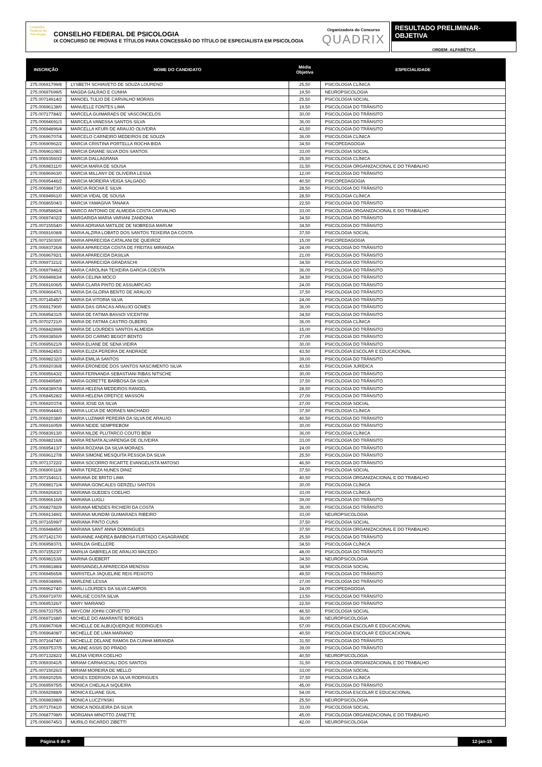Conselho Federal de Psicologia
CONSELHO FEDERAL DE PSICOLOGIA
IX CONCURSO DE PROVAS E TÍTULOS PARA CONCESSÃO DO TÍTULO DE ESPECIALISTA EM PSICOLOGIA
Organizadora do Concurso
QUADRIX
RESULTADO PRELIMINAR-OBJETIVA
ORDEM: ALFABÉTICA
| INSCRIÇÃO | NOME DO CANDIDATO | Média Objetiva | ESPECIALIDADE |
| --- | --- | --- | --- |
| 275.00691799/8 | LYSBETH SCHIAVETO DE SOUZA LOURENO | 25,50 | PSICOLOGIA CLÍNICA |
| 275.00697699/5 | MAGDA GALRAO E CUNHA | 19,50 | NEUROPSICOLOGIA |
| 275.00714914/2 | MANOEL TULIO DE CARVALHO MORAIS | 25,50 | PSICOLOGIA SOCIAL |
| 275.00696138/0 | MANUELLE FONTES LIMA | 19,50 | PSICOLOGIA DO TRÂNSITO |
| 275.00717784/2 | MARCELA GUIMARAES DE VASCONCELOS | 30,00 | PSICOLOGIA DO TRÂNSITO |
| 275.00694691/3 | MARCELA VANESSA SANTOS SILVA | 36,00 | PSICOLOGIA DO TRÂNSITO |
| 275.00694896/4 | MARCELLA KFURI DE ARAUJO OLIVEIRA | 43,50 | PSICOLOGIA DO TRÂNSITO |
| 275.00696707/4 | MARCELO CARNEIRO MEDEIROS DE SOUZA | 36,00 | PSICOLOGIA CLÍNICA |
| 275.00690962/2 | MARCIA CRISTINA PORTELLA ROCHA BIDA | 34,50 | PSICOPEDAGOGIA |
| 275.00696108/3 | MARCIA DAIANE SILVA DOS SANTOS | 33,00 | PSICOLOGIA SOCIAL |
| 275.00693560/2 | MARCIA DALLAGRANA | 25,50 | PSICOLOGIA CLÍNICA |
| 275.00698311/0 | MARCIA MARIA DE SOUSA | 31,50 | PSICOLOGIA ORGANIZACIONAL E DO TRABALHO |
| 275.00696963/0 | MARCIA MILLANY DE OLIVEIRA LESSA | 12,00 | PSICOLOGIA DO TRÂNSITO |
| 275.00695446/2 | MARCIA MOREIRA VEIGA SALGADO | 40,50 | PSICOPEDAGOGIA |
| 275.00698473/0 | MARCIA ROCHA E SILVA | 28,50 | PSICOLOGIA DO TRÂNSITO |
| 275.00694961/0 | MARCIA VIDAL DE SOUSA | 28,50 | PSICOLOGIA CLÍNICA |
| 275.00686504/3 | MARCIA YAMAGIVA TANAKA | 22,50 | PSICOLOGIA DO TRÂNSITO |
| 275.00685882/4 | MARCO ANTONIO DE ALMEIDA COSTA CARVALHO | 33,00 | PSICOLOGIA ORGANIZACIONAL E DO TRABALHO |
| 275.00697402/2 | MARGARIDA MARIA VARIANI ZANDONA | 34,50 | PSICOLOGIA DO TRÂNSITO |
| 275.00715554/0 | MARIA ADRIANA MATILDE DE NOBREGA MARUM | 34,50 | PSICOLOGIA DO TRÂNSITO |
| 275.00691608/8 | MARIA ALZIRA LOBATO DOS SANTOS TEIXEIRA DA COSTA | 37,50 | PSICOLOGIA SOCIAL |
| 275.00715030/0 | MARIA APARECIDA CATALANI DE QUEIROZ | 15,00 | PSICOPEDAGOGIA |
| 275.00693726/8 | MARIA APARECIDA COSTA DE FREITAS MIRANDA | 24,00 | PSICOLOGIA DO TRÂNSITO |
| 275.00696792/1 | MARIA APARECIDA DASILVA | 21,00 | PSICOLOGIA DO TRÂNSITO |
| 275.00697321/2 | MARIA APARECIDA GRADASCHI | 34,50 | PSICOLOGIA DO TRÂNSITO |
| 275.00697946/2 | MARIA CAROLINA TEIXEIRA GARCIA COESTA | 36,00 | PSICOLOGIA DO TRÂNSITO |
| 275.00694983/4 | MARIA CELINA MOCO | 34,50 | PSICOLOGIA DO TRÂNSITO |
| 275.00691606/5 | MARIA CLARA PINTO DE ASSUMPCAO | 24,00 | PSICOLOGIA DO TRÂNSITO |
| 275.00696647/1 | MARIA DA GLORIA BENTO DE ARAUJO | 37,50 | PSICOLOGIA DO TRÂNSITO |
| 275.00714545/7 | MARIA DA VITORIA SILVA | 24,00 | PSICOLOGIA DO TRÂNSITO |
| 275.00691790/0 | MARIA DAS GRACAS ARAUJO GOMES | 36,00 | PSICOLOGIA DO TRÂNSITO |
| 275.00695431/5 | MARIA DE FATIMA BASSOI VICENTINI | 34,50 | PSICOLOGIA DO TRÂNSITO |
| 275.00702721/0 | MARIA DE FATIMA CASTRO OLBERG | 36,00 | PSICOLOGIA CLÍNICA |
| 275.00684289/8 | MARIA DE LOURDES SANTOS ALMEIDA | 15,00 | PSICOLOGIA DO TRÂNSITO |
| 275.00693856/9 | MARIA DO CARMO BEGOT BENTO | 27,00 | PSICOLOGIA DO TRÂNSITO |
| 275.00695621/9 | MARIA ELIANE DE SENA VIEIRA | 30,00 | PSICOLOGIA DO TRÂNSITO |
| 275.00694245/3 | MARIA ELIZA PEREIRA DE ANDRADE | 43,50 | PSICOLOGIA ESCOLAR E EDUCACIONAL |
| 275.00698232/3 | MARIA EMILIA SANTOS | 39,00 | PSICOLOGIA DO TRÂNSITO |
| 275.00692036/8 | MARIA ERONEIDE DOS SANTOS NASCIMENTO SILVA | 43,50 | PSICOLOGIA JURÍDICA |
| 275.00695643/2 | MARIA FERNANDA SEBASTIANI RIBAS NITSCHE | 30,00 | PSICOLOGIA DO TRÂNSITO |
| 275.00694958/0 | MARIA GORETTE BARBOSA DA SILVA | 37,50 | PSICOLOGIA DO TRÂNSITO |
| 275.00683897/4 | MARIA HELENA MEDEIROS RANGEL | 28,50 | PSICOLOGIA DO TRÂNSITO |
| 275.00684528/2 | MARIA HELENA OREFICE MASSON | 27,00 | PSICOLOGIA DO TRÂNSITO |
| 275.00692037/4 | MARIA JOSE DA SILVA | 27,00 | PSICOLOGIA SOCIAL |
| 275.00696444/3 | MARIA LUCIA DE MORAES MACHADO | 37,50 | PSICOLOGIA CLÍNICA |
| 275.00692038/0 | MARIA LUZIMAR PEREIRA DA SILVA DE ARAUJO | 40,50 | PSICOLOGIA DO TRÂNSITO |
| 275.00691605/9 | MARIA NEIDE SEMPREBOM | 30,00 | PSICOLOGIA DO TRÂNSITO |
| 275.00683913/0 | MARIA NILDE PLUTARCO COUTO BEM | 36,00 | PSICOLOGIA CLÍNICA |
| 275.00698216/8 | MARIA RENATA ALVARENGA DE OLIVEIRA | 33,00 | PSICOLOGIA DO TRÂNSITO |
| 275.00695413/7 | MARIA ROZANA DA SILVA MORAES | 24,00 | PSICOLOGIA DO TRÂNSITO |
| 275.00696127/8 | MARIA SIMONE MESQUITA PESSOA DA SILVA | 25,50 | PSICOLOGIA DO TRÂNSITO |
| 275.00713722/2 | MARIA SOCORRO RICARTE EVANGELISTA MATOSO | 46,50 | PSICOLOGIA DO TRÂNSITO |
| 275.00690011/8 | MARIA TEREZA NUNES DINIZ | 37,50 | PSICOLOGIA SOCIAL |
| 275.00715461/1 | MARIANA DE BRITO LIMA | 40,50 | PSICOLOGIA ORGANIZACIONAL E DO TRABALHO |
| 275.00698171/4 | MARIANA GONCALES GERZELI SANTOS | 30,00 | PSICOLOGIA CLÍNICA |
| 275.00692683/3 | MARIANA GUEDES COELHO | 33,00 | PSICOLOGIA CLÍNICA |
| 275.00696616/9 | MARIANA LUGLI | 39,00 | PSICOLOGIA DO TRÂNSITO |
| 275.00682782/9 | MARIANA MENDES RICHIERI DA COSTA | 36,00 | PSICOLOGIA DO TRÂNSITO |
| 275.00691349/2 | MARIANA MUNDIM GUIMARAES RIBEIRO | 33,00 | NEUROPSICOLOGIA |
| 275.00716599/7 | MARIANA PINTO CUNS | 37,50 | PSICOLOGIA SOCIAL |
| 275.00694845/0 | MARIANA SANT ANNA DOMINGUES | 37,50 | PSICOLOGIA ORGANIZACIONAL E DO TRABALHO |
| 275.00714217/0 | MARIANNE ANDREA BARBOSA FURTADO CASAGRANDE | 25,50 | PSICOLOGIA DO TRÂNSITO |
| 275.00695837/1 | MARILDA GHELLERE | 34,50 | PSICOLOGIA CLÍNICA |
| 275.00715523/7 | MARILIA GABRIELA DE ARAUJO MACEDO | 48,00 | PSICOLOGIA DO TRÂNSITO |
| 275.00698153/6 | MARINA GUEBERT | 34,50 | NEUROPSICOLOGIA |
| 275.00698188/4 | MARISANGELA APARECIDA MENOSSI | 34,50 | PSICOLOGIA SOCIAL |
| 275.00694565/8 | MARISTELA JAQUELINE REIS PEIXOTO | 49,50 | PSICOLOGIA DO TRÂNSITO |
| 275.00693489/6 | MARLENE LESSA | 27,00 | PSICOLOGIA DO TRÂNSITO |
| 275.00696274/0 | MARLI LOURDES DA SILVA CAMPOS | 24,00 | PSICOPEDAGOGIA |
| 275.00697197/0 | MARLISE COSTA SILVA | 13,50 | PSICOLOGIA DO TRÂNSITO |
| 275.00695326/7 | MARY MARIANO | 22,50 | PSICOLOGIA DO TRÂNSITO |
| 275.00673375/5 | MAYCOM JOHNI CORVETTO | 46,50 | PSICOLOGIA SOCIAL |
| 275.00697168/0 | MICHELE DO AMARANTE BORGES | 36,00 | NEUROPSICOLOGIA |
| 275.00696706/8 | MICHELLE DE ALBUQUERQUE RODRIGUES | 57,00 | PSICOLOGIA ESCOLAR E EDUCACIONAL |
| 275.00696408/7 | MICHELLE DE LIMA MARIANO | 40,50 | PSICOLOGIA ESCOLAR E EDUCACIONAL |
| 275.00716474/0 | MICHELLE DELANE RAMOS DA CUNHA MIRANDA | 31,50 | PSICOLOGIA DO TRÂNSITO |
| 275.00697537/5 | MILAINE ASSIS DO PRADO | 39,00 | PSICOLOGIA DO TRÂNSITO |
| 275.00713282/2 | MILENA VIEIRA COELHO | 40,50 | NEUROPSICOLOGIA |
| 275.00693041/5 | MIRIAM CARNASCIALI DOS SANTOS | 31,50 | PSICOLOGIA ORGANIZACIONAL E DO TRABALHO |
| 275.00715026/3 | MIRIAM MOREIRA DE MELLO | 33,00 | PSICOLOGIA SOCIAL |
| 275.00692025/6 | MOISES EDERSON DA SILVA RODRIGUES | 37,50 | PSICOLOGIA CLÍNICA |
| 275.00695975/5 | MONICA CHELALA SIQUEIRA | 45,00 | PSICOLOGIA DO TRÂNSITO |
| 275.00692988/9 | MONICA ELIANE GUIL | 54,00 | PSICOLOGIA ESCOLAR E EDUCACIONAL |
| 275.00698398/9 | MONICA LUCZYNSKI | 25,50 | NEUROPSICOLOGIA |
| 275.00717041/0 | MONICA NOGUEIRA DA SILVA | 33,00 | PSICOLOGIA SOCIAL |
| 275.00687798/0 | MORGANA MINOTTO ZANETTE | 45,00 | PSICOLOGIA ORGANIZACIONAL E DO TRABALHO |
| 275.00696745/3 | MURILO RICARDO ZIBETTI | 42,00 | NEUROPSICOLOGIA |
Página 6 de 9 12-jan-15